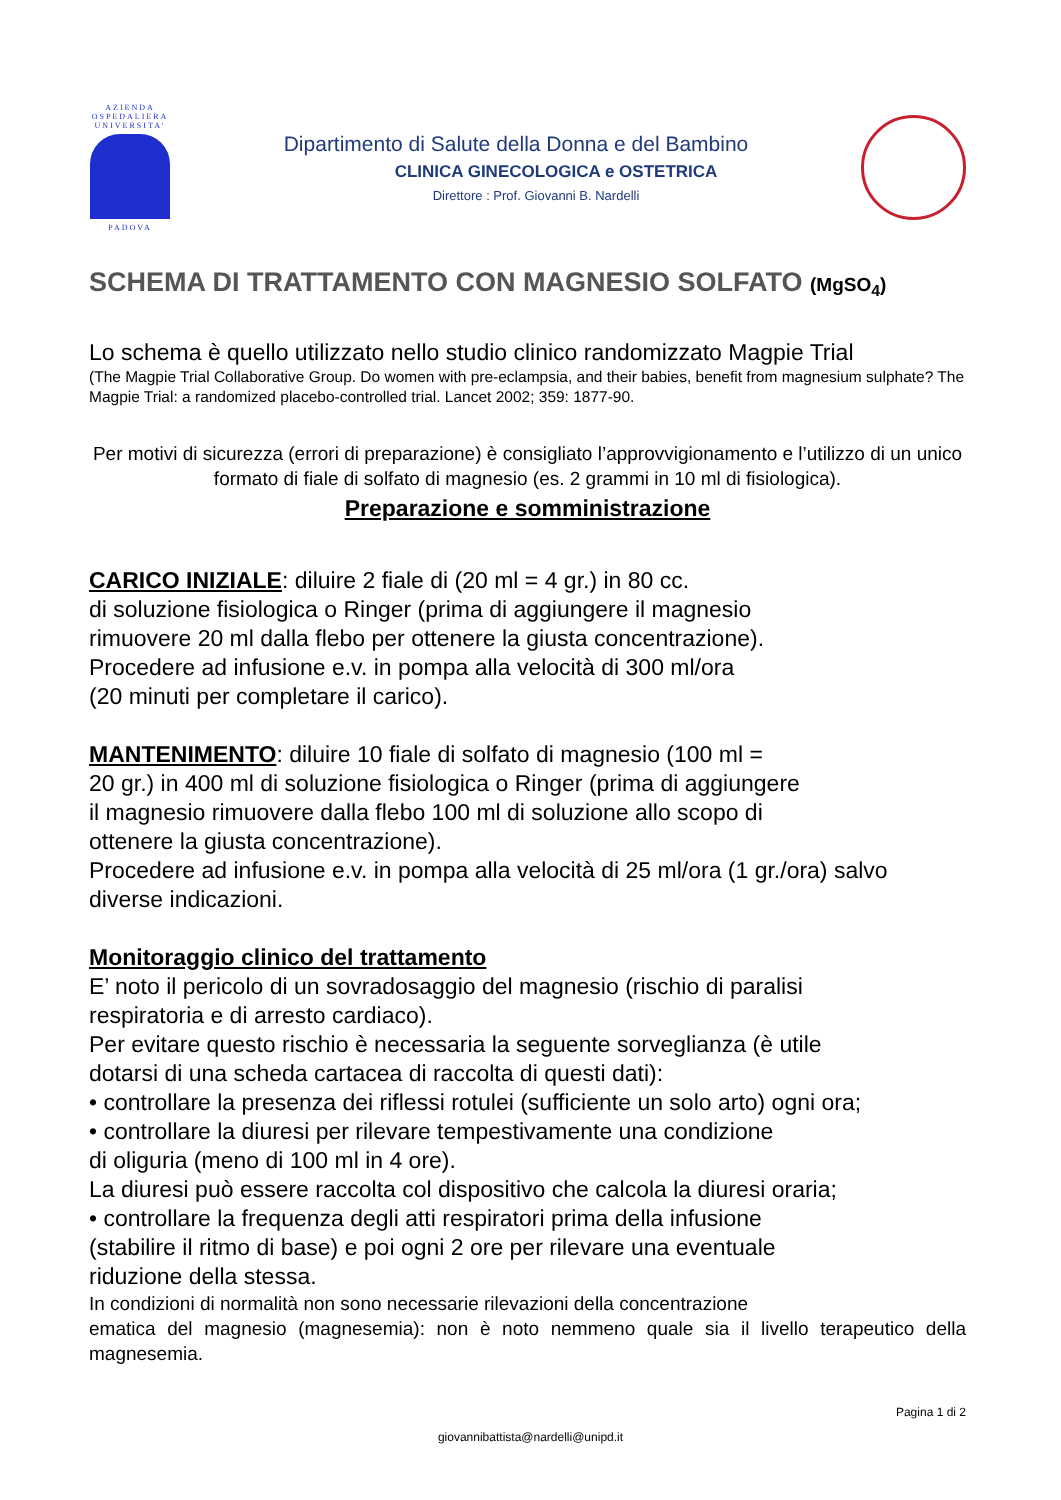AZIENDA
OSPEDALIERA
UNIVERSITA'
PADOVA
Dipartimento di Salute della Donna e del Bambino
CLINICA GINECOLOGICA e OSTETRICA
Direttore : Prof. Giovanni B. Nardelli
SCHEMA DI TRATTAMENTO CON MAGNESIO SOLFATO (MgSO<sub>4</sub>)
Lo schema è quello utilizzato nello studio clinico randomizzato Magpie Trial
(The Magpie Trial Collaborative Group. Do women with pre-eclampsia, and their babies, benefit from magnesium sulphate? The Magpie Trial: a randomized placebo-controlled trial. Lancet 2002; 359: 1877-90.
Per motivi di sicurezza (errori di preparazione) è consigliato l’approvvigionamento e l’utilizzo di un unico formato di fiale di solfato di magnesio (es. 2 grammi in 10 ml di fisiologica).
Preparazione e somministrazione
CARICO INIZIALE: diluire 2 fiale di (20 ml = 4 gr.) in 80 cc.
di soluzione fisiologica o Ringer (prima di aggiungere il magnesio
rimuovere 20 ml dalla flebo per ottenere la giusta concentrazione).
Procedere ad infusione e.v. in pompa alla velocità di 300 ml/ora
(20 minuti per completare il carico).
MANTENIMENTO: diluire 10 fiale di solfato di magnesio (100 ml =
20 gr.) in 400 ml di soluzione fisiologica o Ringer (prima di aggiungere
il magnesio rimuovere dalla flebo 100 ml di soluzione allo scopo di
ottenere la giusta concentrazione).
Procedere ad infusione e.v. in pompa alla velocità di 25 ml/ora (1 gr./ora) salvo diverse indicazioni.
Monitoraggio clinico del trattamento
E’ noto il pericolo di un sovradosaggio del magnesio (rischio di paralisi
respiratoria e di arresto cardiaco).
Per evitare questo rischio è necessaria la seguente sorveglianza (è utile
dotarsi di una scheda cartacea di raccolta di questi dati):
• controllare la presenza dei riflessi rotulei (sufficiente un solo arto) ogni ora;
• controllare la diuresi per rilevare tempestivamente una condizione
di oliguria (meno di 100 ml in 4 ore).
La diuresi può essere raccolta col dispositivo che calcola la diuresi oraria;
• controllare la frequenza degli atti respiratori prima della infusione
(stabilire il ritmo di base) e poi ogni 2 ore per rilevare una eventuale
riduzione della stessa.
In condizioni di normalità non sono necessarie rilevazioni della concentrazione
ematica del magnesio (magnesemia): non è noto nemmeno quale sia il livello terapeutico della magnesemia.
Pagina 1 di 2
giovannibattista@nardelli@unipd.it